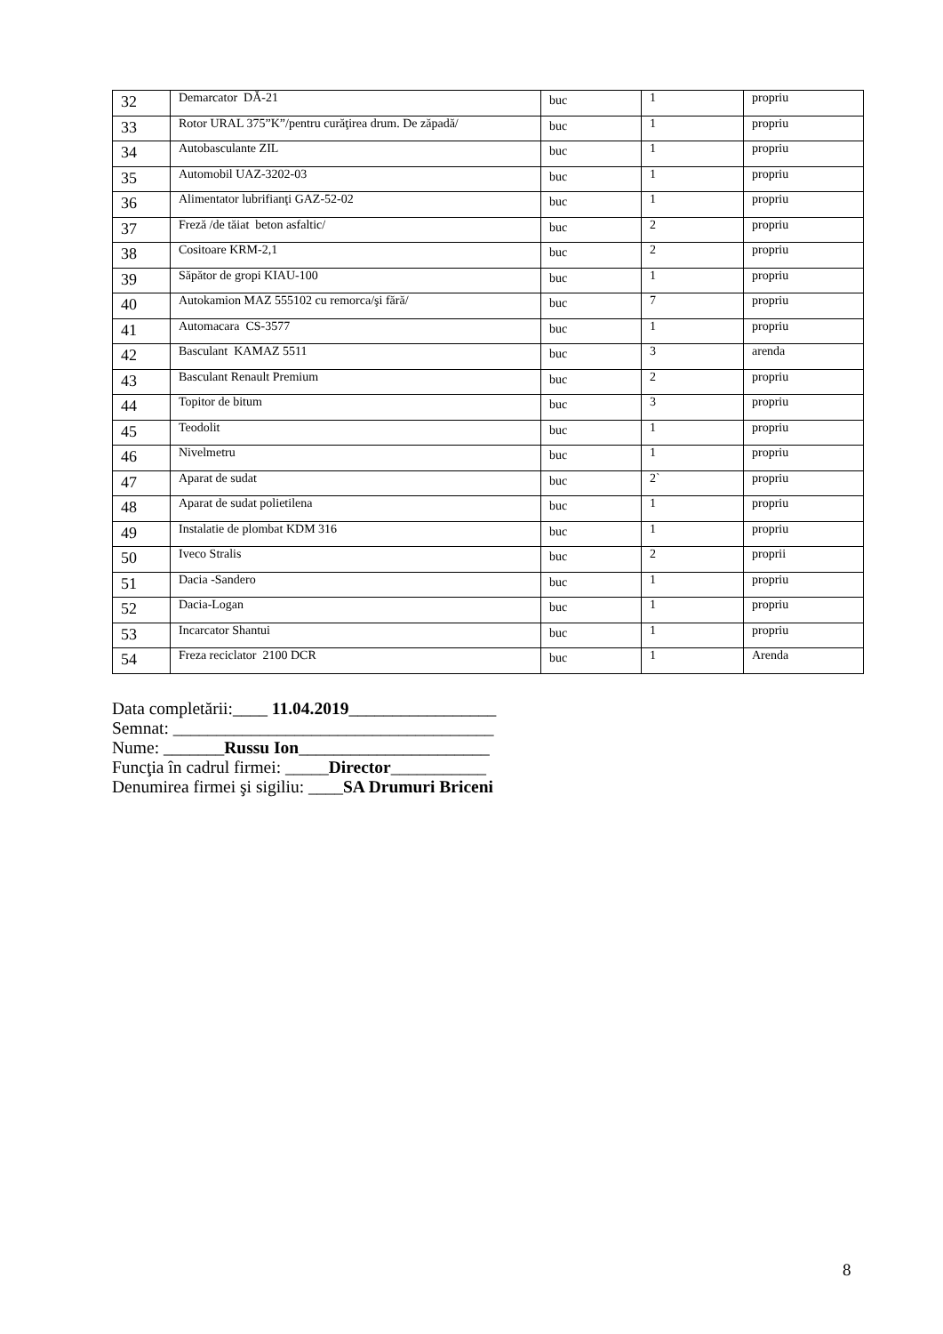| 32 | Demarcator DĂ-21 | buc | 1 | propriu |
| 33 | Rotor URAL 375”K”/pentru curăţirea drum. De zăpadă/ | buc | 1 | propriu |
| 34 | Autobasculante ZIL | buc | 1 | propriu |
| 35 | Automobil UAZ-3202-03 | buc | 1 | propriu |
| 36 | Alimentator lubrifianţi GAZ-52-02 | buc | 1 | propriu |
| 37 | Freză /de tăiat beton asfaltic/ | buc | 2 | propriu |
| 38 | Cositoare KRM-2,1 | buc | 2 | propriu |
| 39 | Săpător de gropi KIAU-100 | buc | 1 | propriu |
| 40 | Autokamion MAZ 555102 cu remorca/şi fără/ | buc | 7 | propriu |
| 41 | Automacara CS-3577 | buc | 1 | propriu |
| 42 | Basculant KAMAZ 5511 | buc | 3 | arenda |
| 43 | Basculant Renault Premium | buc | 2 | propriu |
| 44 | Topitor de bitum | buc | 3 | propriu |
| 45 | Teodolit | buc | 1 | propriu |
| 46 | Nivelmetru | buc | 1 | propriu |
| 47 | Aparat de sudat | buc | 2` | propriu |
| 48 | Aparat de sudat polietilena | buc | 1 | propriu |
| 49 | Instalatie de plombat KDM 316 | buc | 1 | propriu |
| 50 | Iveco Stralis | buc | 2 | proprii |
| 51 | Dacia -Sandero | buc | 1 | propriu |
| 52 | Dacia-Logan | buc | 1 | propriu |
| 53 | Incarcator Shantui | buc | 1 | propriu |
| 54 | Freza reciclator 2100 DCR | buc | 1 | Arenda |
Data completării:____ 11.04.2019_________________
Semnat: _____________________________________
Nume: _______Russu Ion______________________
Funcţia în cadrul firmei: _____Director___________
Denumirea firmei şi sigiliu: ____SA Drumuri Briceni
8